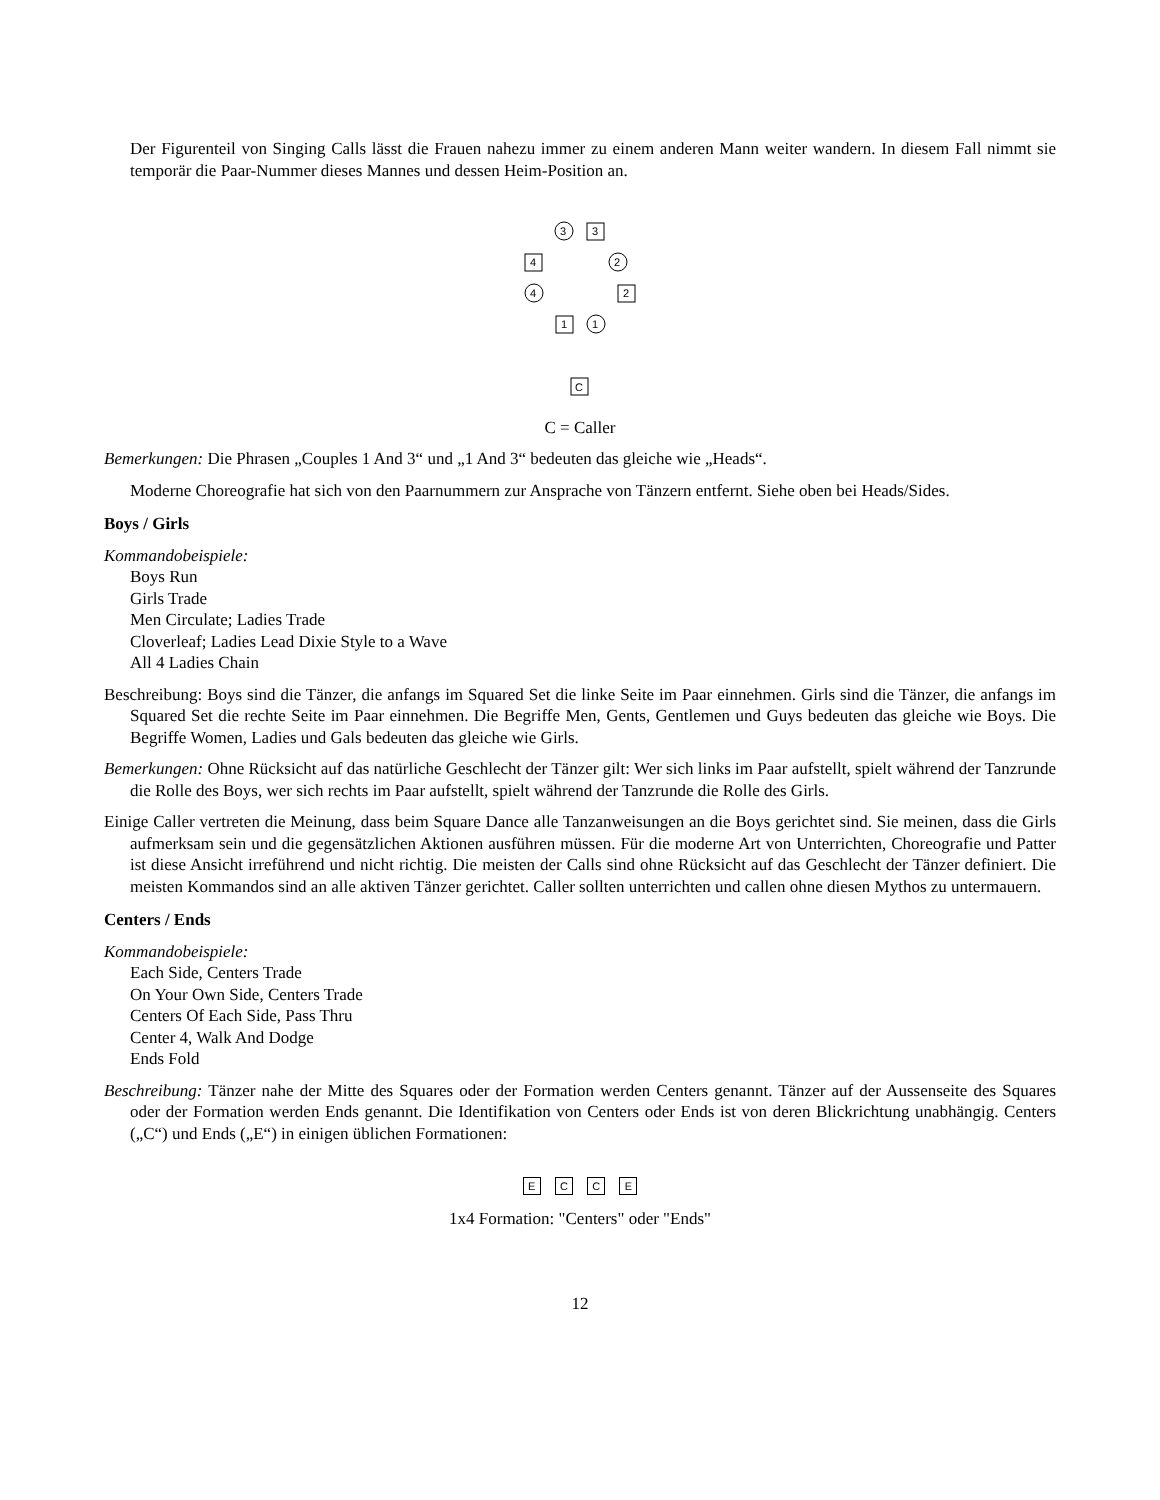Der Figurenteil von Singing Calls lässt die Frauen nahezu immer zu einem anderen Mann weiter wandern. In diesem Fall nimmt sie temporär die Paar-Nummer dieses Mannes und dessen Heim-Position an.
3
3
4
2
4
2
1
1
C
C = Caller
Bemerkungen: Die Phrasen „Couples 1 And 3“ und „1 And 3“ bedeuten das gleiche wie „Heads“.
Moderne Choreografie hat sich von den Paarnummern zur Ansprache von Tänzern entfernt. Siehe oben bei Heads/Sides.
Boys / Girls
Kommandobeispiele:
Boys Run
Girls Trade
Men Circulate; Ladies Trade
Cloverleaf; Ladies Lead Dixie Style to a Wave
All 4 Ladies Chain
Beschreibung: Boys sind die Tänzer, die anfangs im Squared Set die linke Seite im Paar einnehmen. Girls sind die Tänzer, die anfangs im Squared Set die rechte Seite im Paar einnehmen. Die Begriffe Men, Gents, Gentlemen und Guys bedeuten das gleiche wie Boys. Die Begriffe Women, Ladies und Gals bedeuten das gleiche wie Girls.
Bemerkungen: Ohne Rücksicht auf das natürliche Geschlecht der Tänzer gilt: Wer sich links im Paar aufstellt, spielt während der Tanzrunde die Rolle des Boys, wer sich rechts im Paar aufstellt, spielt während der Tanzrunde die Rolle des Girls.
Einige Caller vertreten die Meinung, dass beim Square Dance alle Tanzanweisungen an die Boys gerichtet sind. Sie meinen, dass die Girls aufmerksam sein und die gegensätzlichen Aktionen ausführen müssen. Für die moderne Art von Unterrichten, Choreografie und Patter ist diese Ansicht irreführend und nicht richtig. Die meisten der Calls sind ohne Rücksicht auf das Geschlecht der Tänzer definiert. Die meisten Kommandos sind an alle aktiven Tänzer gerichtet. Caller sollten unterrichten und callen ohne diesen Mythos zu untermauern.
Centers / Ends
Kommandobeispiele:
Each Side, Centers Trade
On Your Own Side, Centers Trade
Centers Of Each Side, Pass Thru
Center 4, Walk And Dodge
Ends Fold
Beschreibung: Tänzer nahe der Mitte des Squares oder der Formation werden Centers genannt. Tänzer auf der Aussenseite des Squares oder der Formation werden Ends genannt. Die Identifikation von Centers oder Ends ist von deren Blickrichtung unabhängig. Centers („C“) und Ends („E“) in einigen üblichen Formationen:
E C C E
1x4 Formation: "Centers" oder "Ends"
12